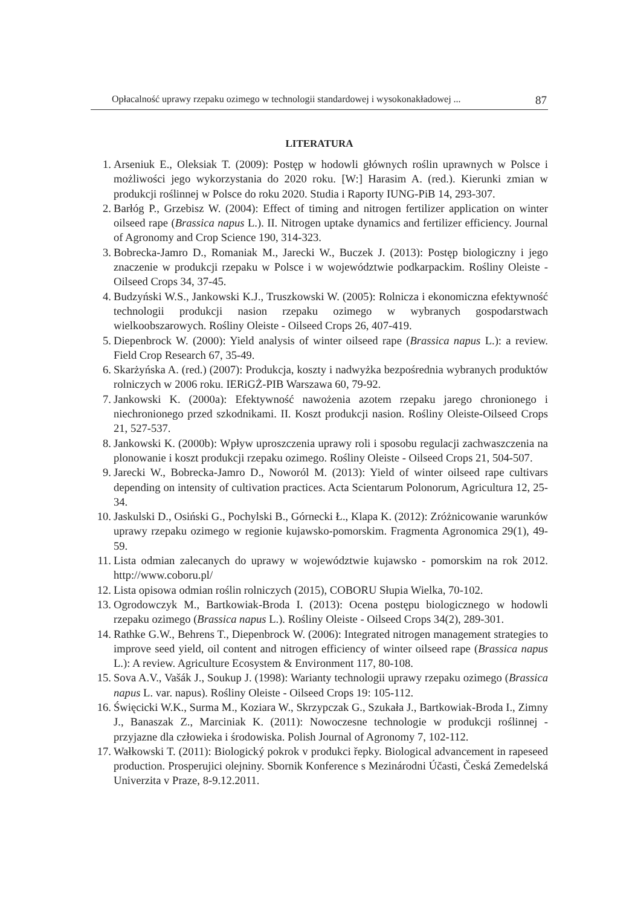Opłacalność uprawy rzepaku ozimego w technologii standardowej i wysokonakładowej ... 87
LITERATURA
1. Arseniuk E., Oleksiak T. (2009): Postęp w hodowli głównych roślin uprawnych w Polsce i możliwości jego wykorzystania do 2020 roku. [W:] Harasim A. (red.). Kierunki zmian w produkcji roślinnej w Polsce do roku 2020. Studia i Raporty IUNG-PiB 14, 293-307.
2. Barłóg P., Grzebisz W. (2004): Effect of timing and nitrogen fertilizer application on winter oilseed rape (Brassica napus L.). II. Nitrogen uptake dynamics and fertilizer efficiency. Journal of Agronomy and Crop Science 190, 314-323.
3. Bobrecka-Jamro D., Romaniak M., Jarecki W., Buczek J. (2013): Postęp biologiczny i jego znaczenie w produkcji rzepaku w Polsce i w województwie podkarpackim. Rośliny Oleiste - Oilseed Crops 34, 37-45.
4. Budzyński W.S., Jankowski K.J., Truszkowski W. (2005): Rolnicza i ekonomiczna efektywność technologii produkcji nasion rzepaku ozimego w wybranych gospodarstwach wielkoobszarowych. Rośliny Oleiste - Oilseed Crops 26, 407-419.
5. Diepenbrock W. (2000): Yield analysis of winter oilseed rape (Brassica napus L.): a review. Field Crop Research 67, 35-49.
6. Skarżyńska A. (red.) (2007): Produkcja, koszty i nadwyżka bezpośrednia wybranych produktów rolniczych w 2006 roku. IERiGŻ-PIB Warszawa 60, 79-92.
7. Jankowski K. (2000a): Efektywność nawożenia azotem rzepaku jarego chronionego i niechronionego przed szkodnikami. II. Koszt produkcji nasion. Rośliny Oleiste-Oilseed Crops 21, 527-537.
8. Jankowski K. (2000b): Wpływ uproszczenia uprawy roli i sposobu regulacji zachwaszczenia na plonowanie i koszt produkcji rzepaku ozimego. Rośliny Oleiste - Oilseed Crops 21, 504-507.
9. Jarecki W., Bobrecka-Jamro D., Noworól M. (2013): Yield of winter oilseed rape cultivars depending on intensity of cultivation practices. Acta Scientarum Polonorum, Agricultura 12, 25-34.
10. Jaskulski D., Osiński G., Pochylski B., Górnecki Ł., Klapa K. (2012): Zróżnicowanie warunków uprawy rzepaku ozimego w regionie kujawsko-pomorskim. Fragmenta Agronomica 29(1), 49-59.
11. Lista odmian zalecanych do uprawy w województwie kujawsko - pomorskim na rok 2012. http://www.coboru.pl/
12. Lista opisowa odmian roślin rolniczych (2015), COBORU Słupia Wielka, 70-102.
13. Ogrodowczyk M., Bartkowiak-Broda I. (2013): Ocena postępu biologicznego w hodowli rzepaku ozimego (Brassica napus L.). Rośliny Oleiste - Oilseed Crops 34(2), 289-301.
14. Rathke G.W., Behrens T., Diepenbrock W. (2006): Integrated nitrogen management strategies to improve seed yield, oil content and nitrogen efficiency of winter oilseed rape (Brassica napus L.): A review. Agriculture Ecosystem & Environment 117, 80-108.
15. Sova A.V., Vašák J., Soukup J. (1998): Warianty technologii uprawy rzepaku ozimego (Brassica napus L. var. napus). Rośliny Oleiste - Oilseed Crops 19: 105-112.
16. Święcicki W.K., Surma M., Koziara W., Skrzypczak G., Szukała J., Bartkowiak-Broda I., Zimny J., Banaszak Z., Marciniak K. (2011): Nowoczesne technologie w produkcji roślinnej - przyjazne dla człowieka i środowiska. Polish Journal of Agronomy 7, 102-112.
17. Wałkowski T. (2011): Biologický pokrok v produkci řepky. Biological advancement in rapeseed production. Prosperujici olejniny. Sbornik Konference s Mezinárodni Účasti, Česká Zemedelská Univerzita v Praze, 8-9.12.2011.